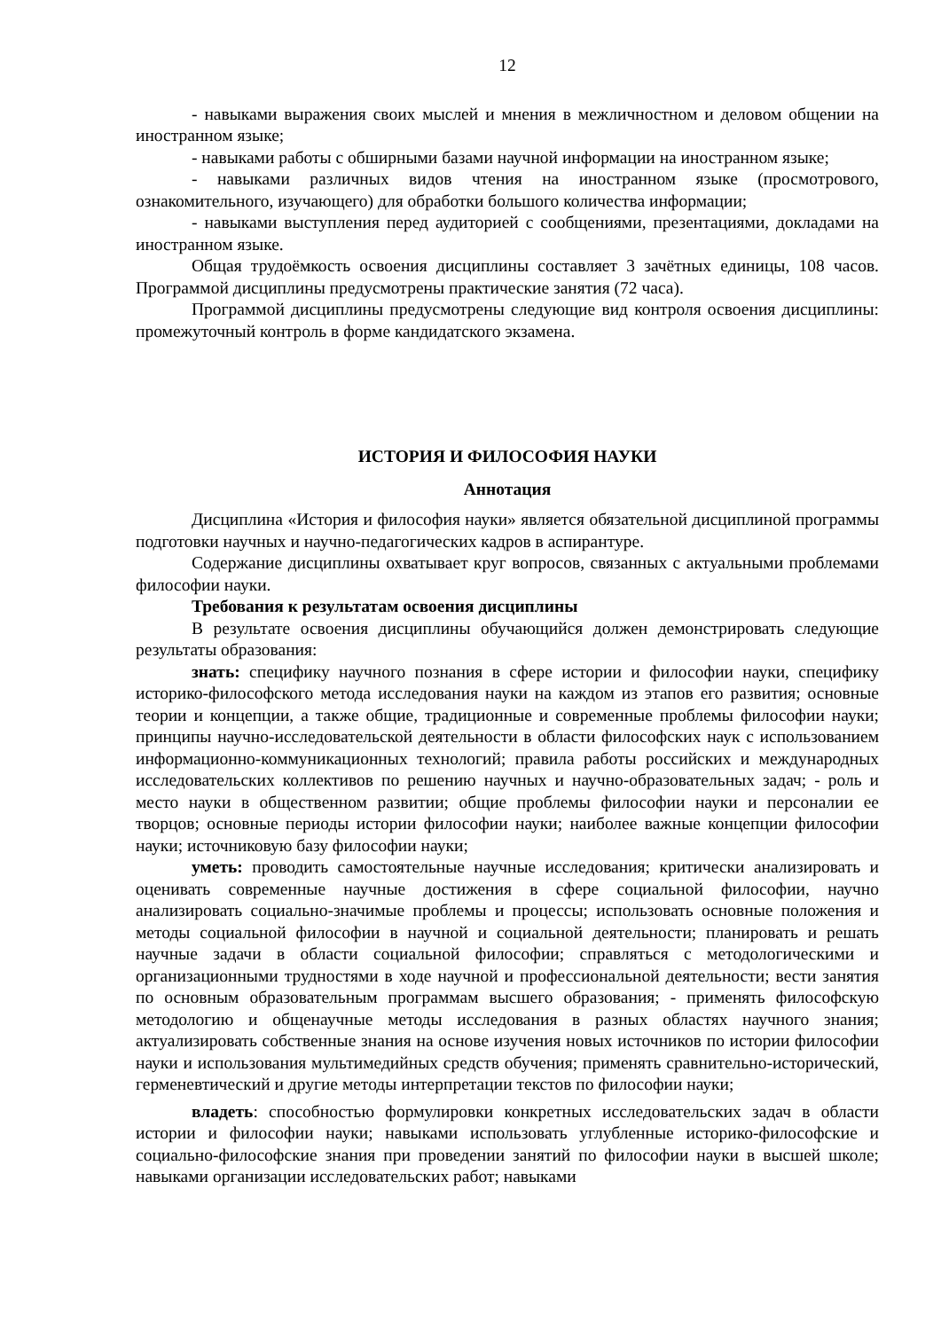12
- навыками выражения своих мыслей и мнения в межличностном и деловом общении на иностранном языке;
- навыками работы с обширными базами научной информации на иностранном языке;
- навыками различных видов чтения на иностранном языке (просмотрового, ознакомительного, изучающего) для обработки большого количества информации;
- навыками выступления перед аудиторией с сообщениями, презентациями, докладами на иностранном языке.
Общая трудоёмкость освоения дисциплины составляет 3 зачётных единицы, 108 часов. Программой дисциплины предусмотрены практические занятия (72 часа).
Программой дисциплины предусмотрены следующие вид контроля освоения дисциплины: промежуточный контроль в форме кандидатского экзамена.
ИСТОРИЯ И ФИЛОСОФИЯ НАУКИ
Аннотация
Дисциплина «История и философия науки» является обязательной дисциплиной программы подготовки научных и научно-педагогических кадров в аспирантуре.
Содержание дисциплины охватывает круг вопросов, связанных с актуальными проблемами философии науки.
Требования к результатам освоения дисциплины
В результате освоения дисциплины обучающийся должен демонстрировать следующие результаты образования:
знать: специфику научного познания в сфере истории и философии науки, специфику историко-философского метода исследования науки на каждом из этапов его развития; основные теории и концепции, а также общие, традиционные и современные проблемы философии науки; принципы научно-исследовательской деятельности в области философских наук с использованием информационно-коммуникационных технологий; правила работы российских и международных исследовательских коллективов по решению научных и научно-образовательных задач; - роль и место науки в общественном развитии; общие проблемы философии науки и персоналии ее творцов; основные периоды истории философии науки; наиболее важные концепции философии науки; источниковую базу философии науки;
уметь: проводить самостоятельные научные исследования; критически анализировать и оценивать современные научные достижения в сфере социальной философии, научно анализировать социально-значимые проблемы и процессы; использовать основные положения и методы социальной философии в научной и социальной деятельности; планировать и решать научные задачи в области социальной философии; справляться с методологическими и организационными трудностями в ходе научной и профессиональной деятельности; вести занятия по основным образовательным программам высшего образования; - применять философскую методологию и общенаучные методы исследования в разных областях научного знания; актуализировать собственные знания на основе изучения новых источников по истории философии науки и использования мультимедийных средств обучения; применять сравнительно-исторический, герменевтический и другие методы интерпретации текстов по философии науки;
владеть: способностью формулировки конкретных исследовательских задач в области истории и философии науки; навыками использовать углубленные историко-философские и социально-философские знания при проведении занятий по философии науки в высшей школе; навыками организации исследовательских работ; навыками